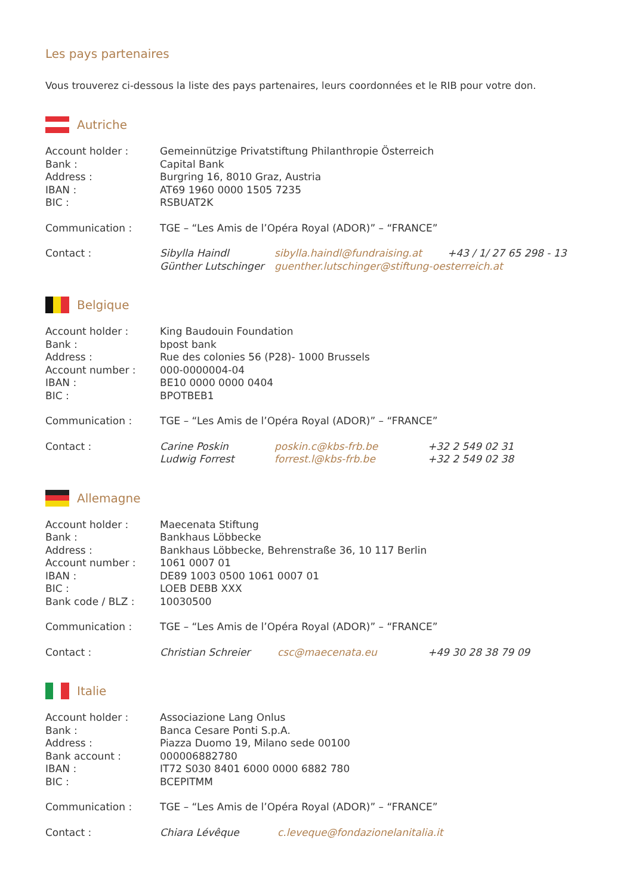Les pays partenaires
Vous trouverez ci-dessous la liste des pays partenaires, leurs coordonnées et le RIB pour votre don.
Autriche
| Account holder : | Gemeinnützige Privatstiftung Philanthropie Österreich | | |
| Bank : | Capital Bank | | |
| Address : | Burgring 16, 8010 Graz, Austria | | |
| IBAN : | AT69 1960 0000 1505 7235 | | |
| BIC : | RSBUAT2K | | |
| Communication : | TGE – “Les Amis de l’Opéra Royal (ADOR)” – “FRANCE” | | |
| Contact : | Sibylla Haindl | sibylla.haindl@fundraising.at | +43 / 1/ 27 65 298 - 13 |
| | Günther Lutschinger | guenther.lutschinger@stiftung-oesterreich.at | |
Belgique
| Account holder : | King Baudouin Foundation | | |
| Bank : | bpost bank | | |
| Address : | Rue des colonies 56 (P28)- 1000 Brussels | | |
| Account number : | 000-0000004-04 | | |
| IBAN : | BE10 0000 0000 0404 | | |
| BIC : | BPOTBEB1 | | |
| Communication : | TGE – “Les Amis de l’Opéra Royal (ADOR)” – “FRANCE” | | |
| Contact : | Carine Poskin | poskin.c@kbs-frb.be | +32 2 549 02 31 |
| | Ludwig Forrest | forrest.l@kbs-frb.be | +32 2 549 02 38 |
Allemagne
| Account holder : | Maecenata Stiftung | | |
| Bank : | Bankhaus Löbbecke | | |
| Address : | Bankhaus Löbbecke, Behrenstraße 36, 10 117 Berlin | | |
| Account number : | 1061 0007 01 | | |
| IBAN : | DE89 1003 0500 1061 0007 01 | | |
| BIC : | LOEB DEBB XXX | | |
| Bank code / BLZ : | 10030500 | | |
| Communication : | TGE – “Les Amis de l’Opéra Royal (ADOR)” – “FRANCE” | | |
| Contact : | Christian Schreier | csc@maecenata.eu | +49 30 28 38 79 09 |
Italie
| Account holder : | Associazione Lang Onlus | |
| Bank : | Banca Cesare Ponti S.p.A. | |
| Address : | Piazza Duomo 19, Milano sede 00100 | |
| Bank account : | 000006882780 | |
| IBAN : | IT72 S030 8401 6000 0000 6882 780 | |
| BIC : | BCEPITMM | |
| Communication : | TGE – “Les Amis de l’Opéra Royal (ADOR)” – “FRANCE” | |
| Contact : | Chiara Lévêque | c.leveque@fondazionelanitalia.it |